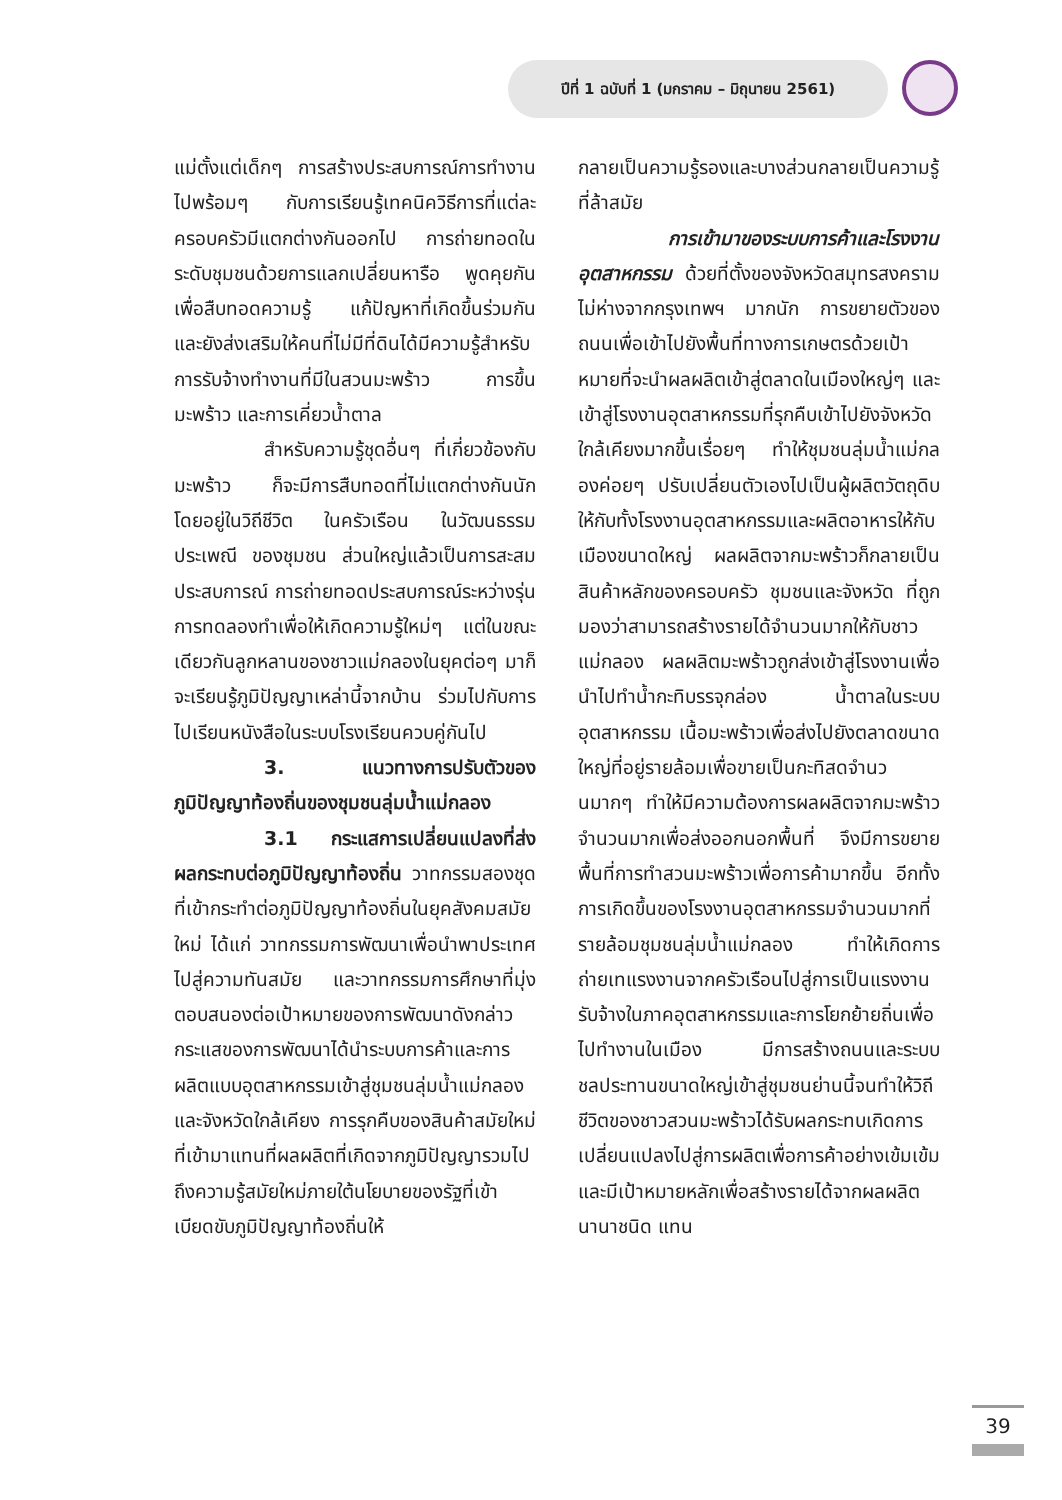ปีที่ 1 ฉบับที่ 1 (มกราคม – มิถุนายน 2561)
แม่ตั้งแต่เด็กๆ การสร้างประสบการณ์การทำงานไปพร้อมๆ กับการเรียนรู้เทคนิควิธีการที่แต่ละครอบครัวมีแตกต่างกันออกไป การถ่ายทอดในระดับชุมชนด้วยการแลกเปลี่ยนหารือ พูดคุยกันเพื่อสืบทอดความรู้ แก้ปัญหาที่เกิดขึ้นร่วมกัน และยังส่งเสริมให้คนที่ไม่มีที่ดินได้มีความรู้สำหรับการรับจ้างทำงานที่มีในสวนมะพร้าว การขึ้นมะพร้าว และการเคี่ยวน้ำตาล
สำหรับความรู้ชุดอื่นๆ ที่เกี่ยวข้องกับมะพร้าว ก็จะมีการสืบทอดที่ไม่แตกต่างกันนัก โดยอยู่ในวิถีชีวิต ในครัวเรือน ในวัฒนธรรม ประเพณี ของชุมชน ส่วนใหญ่แล้วเป็นการสะสมประสบการณ์ การถ่ายทอดประสบการณ์ระหว่างรุ่น การทดลองทำเพื่อให้เกิดความรู้ใหม่ๆ แต่ในขณะเดียวกันลูกหลานของชาวแม่กลองในยุคต่อๆ มาก็จะเรียนรู้ภูมิปัญญาเหล่านี้จากบ้าน ร่วมไปกับการไปเรียนหนังสือในระบบโรงเรียนควบคู่กันไป
3. แนวทางการปรับตัวของภูมิปัญญาท้องถิ่นของชุมชนลุ่มน้ำแม่กลอง
3.1 กระแสการเปลี่ยนแปลงที่ส่งผลกระทบต่อภูมิปัญญาท้องถิ่น วาทกรรมสองชุดที่เข้ากระทำต่อภูมิปัญญาท้องถิ่นในยุคสังคมสมัยใหม่ ได้แก่ วาทกรรมการพัฒนาเพื่อนำพาประเทศไปสู่ความทันสมัย และวาทกรรมการศึกษาที่มุ่งตอบสนองต่อเป้าหมายของการพัฒนาดังกล่าว กระแสของการพัฒนาได้นำระบบการค้าและการผลิตแบบอุตสาหกรรมเข้าสู่ชุมชนลุ่มน้ำแม่กลองและจังหวัดใกล้เคียง การรุกคืบของสินค้าสมัยใหม่ที่เข้ามาแทนที่ผลผลิตที่เกิดจากภูมิปัญญารวมไปถึงความรู้สมัยใหม่ภายใต้นโยบายของรัฐที่เข้าเบียดขับภูมิปัญญาท้องถิ่นให้
กลายเป็นความรู้รองและบางส่วนกลายเป็นความรู้ที่ล้าสมัย
การเข้ามาของระบบการค้าและโรงงานอุตสาหกรรม ด้วยที่ตั้งของจังหวัดสมุทรสงครามไม่ห่างจากกรุงเทพฯ มากนัก การขยายตัวของถนนเพื่อเข้าไปยังพื้นที่ทางการเกษตรด้วยเป้าหมายที่จะนำผลผลิตเข้าสู่ตลาดในเมืองใหญ่ๆ และเข้าสู่โรงงานอุตสาหกรรมที่รุกคืบเข้าไปยังจังหวัดใกล้เคียงมากขึ้นเรื่อยๆ ทำให้ชุมชนลุ่มน้ำแม่กลองค่อยๆ ปรับเปลี่ยนตัวเองไปเป็นผู้ผลิตวัตถุดิบให้กับทั้งโรงงานอุตสาหกรรมและผลิตอาหารให้กับเมืองขนาดใหญ่ ผลผลิตจากมะพร้าวก็กลายเป็นสินค้าหลักของครอบครัว ชุมชนและจังหวัด ที่ถูกมองว่าสามารถสร้างรายได้จำนวนมากให้กับชาวแม่กลอง ผลผลิตมะพร้าวถูกส่งเข้าสู่โรงงานเพื่อนำไปทำน้ำกะทิบรรจุกล่อง น้ำตาลในระบบอุตสาหกรรม เนื้อมะพร้าวเพื่อส่งไปยังตลาดขนาดใหญ่ที่อยู่รายล้อมเพื่อขายเป็นกะทิสดจำนวนมากๆ ทำให้มีความต้องการผลผลิตจากมะพร้าวจำนวนมากเพื่อส่งออกนอกพื้นที่ จึงมีการขยายพื้นที่การทำสวนมะพร้าวเพื่อการค้ามากขึ้น อีกทั้งการเกิดขึ้นของโรงงานอุตสาหกรรมจำนวนมากที่รายล้อมชุมชนลุ่มน้ำแม่กลอง ทำให้เกิดการถ่ายเทแรงงานจากครัวเรือนไปสู่การเป็นแรงงานรับจ้างในภาคอุตสาหกรรมและการโยกย้ายถิ่นเพื่อไปทำงานในเมือง มีการสร้างถนนและระบบชลประทานขนาดใหญ่เข้าสู่ชุมชนย่านนี้จนทำให้วิถีชีวิตของชาวสวนมะพร้าวได้รับผลกระทบเกิดการเปลี่ยนแปลงไปสู่การผลิตเพื่อการค้าอย่างเข้มเข้มและมีเป้าหมายหลักเพื่อสร้างรายได้จากผลผลิตนานาชนิด แทน
39